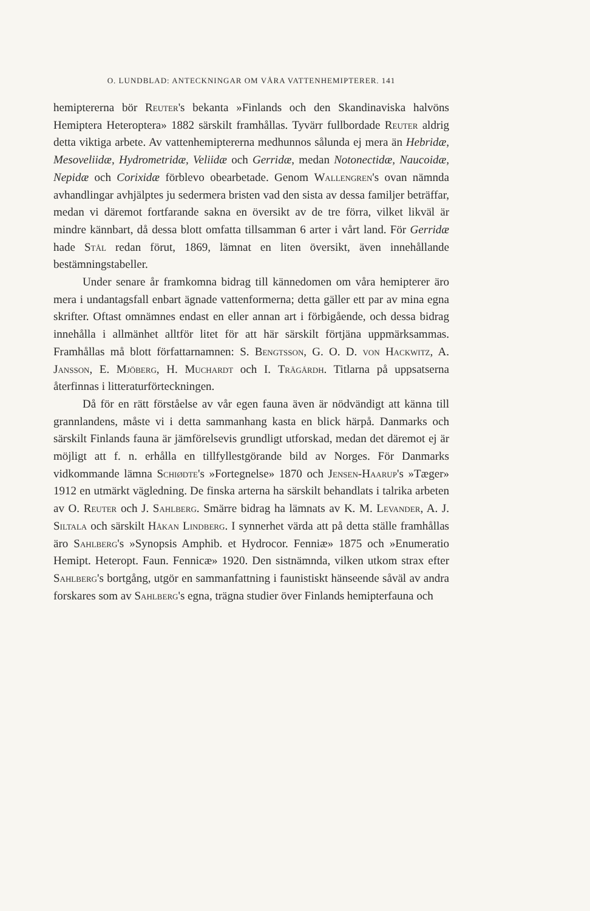O. LUNDBLAD: ANTECKNINGAR OM VÅRA VATTENHEMIPTERER. 141
hemiptererna bör Reuter's bekanta »Finlands och den Skandinaviska halvöns Hemiptera Heteroptera» 1882 särskilt framhållas. Tyvärr fullbordade Reuter aldrig detta viktiga arbete. Av vattenhemiptererna medhunnos sålunda ej mera än Hebridæ, Mesoveliidæ, Hydrometridæ, Veliidæ och Gerridæ, medan Notonectidæ, Naucoidæ, Nepidæ och Corixidæ förblevo obearbetade. Genom Wallengren's ovan nämnda avhandlingar avhjälptes ju sedermera bristen vad den sista av dessa familjer beträffar, medan vi däremot fortfarande sakna en översikt av de tre förra, vilket likväl är mindre kännbart, då dessa blott omfatta tillsamman 6 arter i vårt land. För Gerridæ hade Stål redan förut, 1869, lämnat en liten översikt, även innehållande bestämningstabeller.
Under senare år framkomna bidrag till kännedomen om våra hemipterer äro mera i undantagsfall enbart ägnade vattenformerna; detta gäller ett par av mina egna skrifter. Oftast omnämnes endast en eller annan art i förbigående, och dessa bidrag innehålla i allmänhet alltför litet för att här särskilt förtjäna uppmärksammas. Framhållas må blott författarnamnen: S. Bengtsson, G. O. D. von Hackwitz, A. Jansson, E. Mjöberg, H. Muchardt och I. Trägårdh. Titlarna på uppsatserna återfinnas i litteraturförteckningen.
Då för en rätt förståelse av vår egen fauna även är nödvändigt att känna till grannlandens, måste vi i detta sammanhang kasta en blick härpå. Danmarks och särskilt Finlands fauna är jämförelsevis grundligt utforskad, medan det däremot ej är möjligt att f. n. erhålla en tillfyllestgörande bild av Norges. För Danmarks vidkommande lämna Schiødte's »Fortegnelse» 1870 och Jensen-Haarup's »Tæger» 1912 en utmärkt vägledning. De finska arterna ha särskilt behandlats i talrika arbeten av O. Reuter och J. Sahlberg. Smärre bidrag ha lämnats av K. M. Levander, A. J. Siltala och särskilt Håkan Lindberg. I synnerhet värda att på detta ställe framhållas äro Sahlberg's »Synopsis Amphib. et Hydrocor. Fenniæ» 1875 och »Enumeratio Hemipt. Heteropt. Faun. Fennicæ» 1920. Den sistnämnda, vilken utkom strax efter Sahlberg's bortgång, utgör en sammanfattning i faunistiskt hänseende såväl av andra forskares som av Sahlberg's egna, trägna studier över Finlands hemipterfauna och